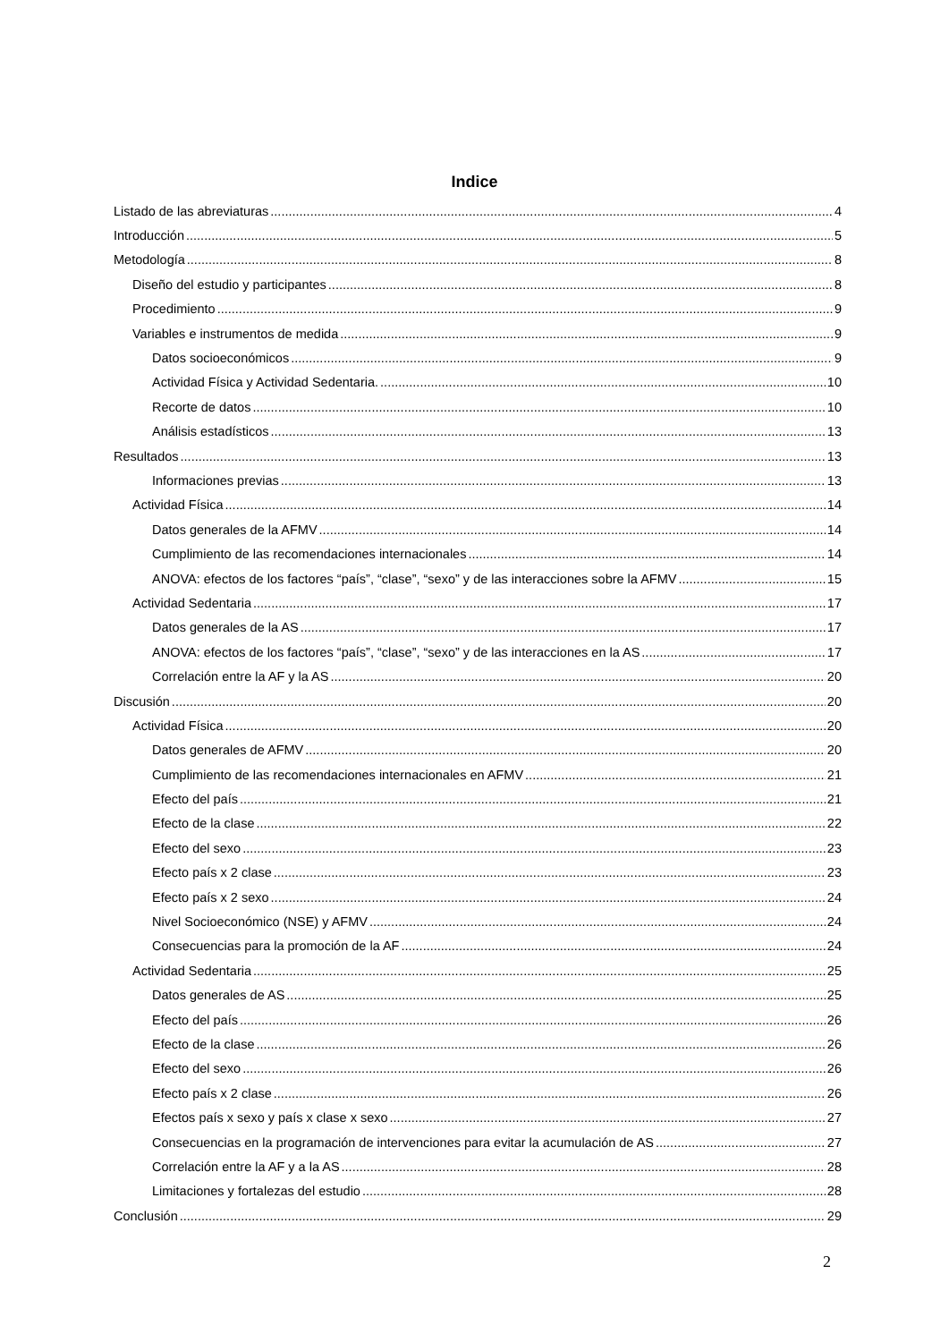Indice
Listado de las abreviaturas 4
Introducción 5
Metodología 8
Diseño del estudio y participantes 8
Procedimiento 9
Variables e instrumentos de medida 9
Datos socioeconómicos 9
Actividad Física y Actividad Sedentaria. 10
Recorte de datos 10
Análisis estadísticos 13
Resultados 13
Informaciones previas 13
Actividad Física 14
Datos generales de la AFMV 14
Cumplimiento de las recomendaciones internacionales 14
ANOVA: efectos de los factores “país”, “clase”, “sexo” y de las interacciones sobre la AFMV 15
Actividad Sedentaria 17
Datos generales de la AS 17
ANOVA: efectos de los factores “país”, “clase”, “sexo” y de las interacciones en la AS 17
Correlación entre la AF y la AS 20
Discusión 20
Actividad Física 20
Datos generales de AFMV 20
Cumplimiento de las recomendaciones internacionales en AFMV 21
Efecto del país 21
Efecto de la clase 22
Efecto del sexo 23
Efecto país x 2 clase 23
Efecto país x 2 sexo 24
Nivel Socioeconómico (NSE) y AFMV 24
Consecuencias para la promoción de la AF 24
Actividad Sedentaria 25
Datos generales de AS 25
Efecto del país 26
Efecto de la clase 26
Efecto del sexo 26
Efecto país x 2 clase 26
Efectos país x sexo y país x clase x sexo 27
Consecuencias en la programación de intervenciones para evitar la acumulación de AS 27
Correlación entre la AF y a la AS 28
Limitaciones y fortalezas del estudio 28
Conclusión 29
2